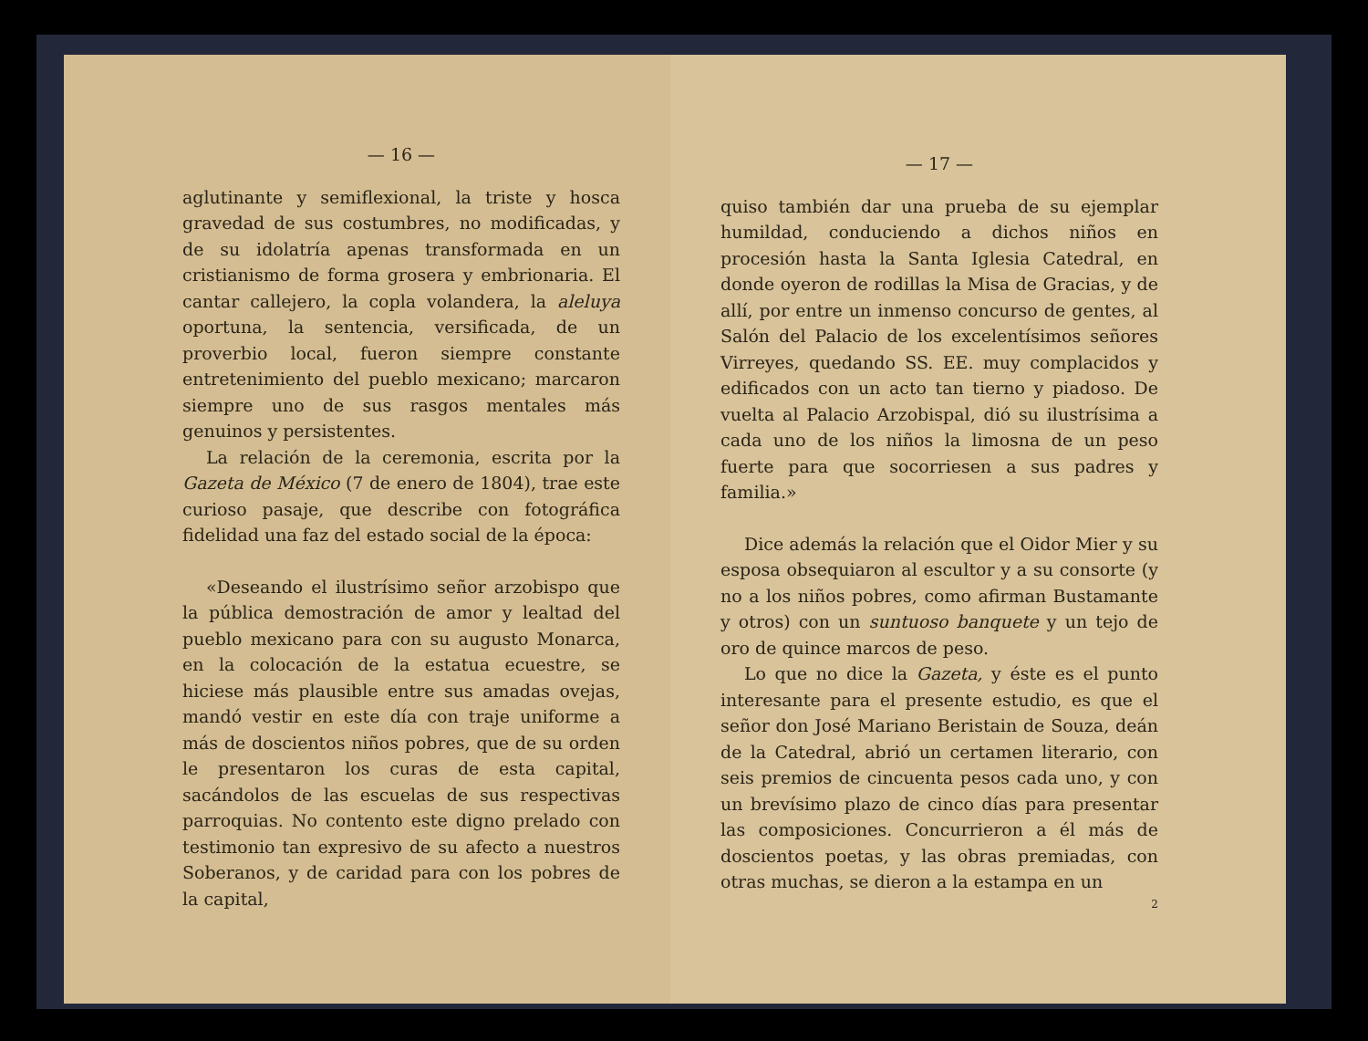— 16 —
aglutinante y semiflexional, la triste y hosca gravedad de sus costumbres, no modificadas, y de su idolatría apenas transformada en un cristianismo de forma grosera y embrionaria. El cantar callejero, la copla volandera, la aleluya oportuna, la sentencia, versificada, de un proverbio local, fueron siempre constante entretenimiento del pueblo mexicano; marcaron siempre uno de sus rasgos mentales más genuinos y persistentes.
La relación de la ceremonia, escrita por la Gazeta de México (7 de enero de 1804), trae este curioso pasaje, que describe con fotográfica fidelidad una faz del estado social de la época:
«Deseando el ilustrísimo señor arzobispo que la pública demostración de amor y lealtad del pueblo mexicano para con su augusto Monarca, en la colocación de la estatua ecuestre, se hiciese más plausible entre sus amadas ovejas, mandó vestir en este día con traje uniforme a más de doscientos niños pobres, que de su orden le presentaron los curas de esta capital, sacándolos de las escuelas de sus respectivas parroquias. No contento este digno prelado con testimonio tan expresivo de su afecto a nuestros Soberanos, y de caridad para con los pobres de la capital,
— 17 —
quiso también dar una prueba de su ejemplar humildad, conduciendo a dichos niños en procesión hasta la Santa Iglesia Catedral, en donde oyeron de rodillas la Misa de Gracias, y de allí, por entre un inmenso concurso de gentes, al Salón del Palacio de los excelentísimos señores Virreyes, quedando SS. EE. muy complacidos y edificados con un acto tan tierno y piadoso. De vuelta al Palacio Arzobispal, dió su ilustrísima a cada uno de los niños la limosna de un peso fuerte para que socorriesen a sus padres y familia.»
Dice además la relación que el Oidor Mier y su esposa obsequiaron al escultor y a su consorte (y no a los niños pobres, como afirman Bustamante y otros) con un suntuoso banquete y un tejo de oro de quince marcos de peso.
Lo que no dice la Gazeta, y éste es el punto interesante para el presente estudio, es que el señor don José Mariano Beristain de Souza, deán de la Catedral, abrió un certamen literario, con seis premios de cincuenta pesos cada uno, y con un brevísimo plazo de cinco días para presentar las composiciones. Concurrieron a él más de doscientos poetas, y las obras premiadas, con otras muchas, se dieron a la estampa en un
2